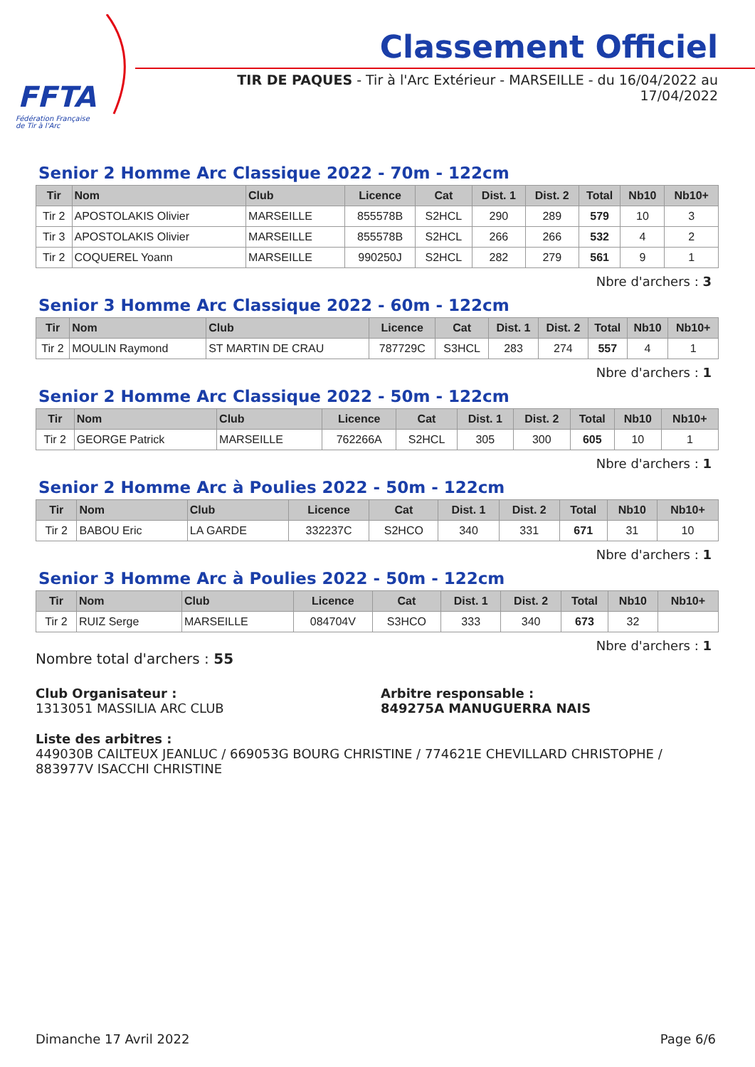FFTA
Fédération Française
de Tir à l'Arc
Classement Officiel
TIR DE PAQUES - Tir à l'Arc Extérieur - MARSEILLE - du 16/04/2022 au 17/04/2022
Senior 2 Homme Arc Classique 2022 - 70m - 122cm
| Tir | Nom | Club | Licence | Cat | Dist. 1 | Dist. 2 | Total | Nb10 | Nb10+ |
| --- | --- | --- | --- | --- | --- | --- | --- | --- | --- |
| Tir 2 | APOSTOLAKIS Olivier | MARSEILLE | 855578B | S2HCL | 290 | 289 | 579 | 10 | 3 |
| Tir 3 | APOSTOLAKIS Olivier | MARSEILLE | 855578B | S2HCL | 266 | 266 | 532 | 4 | 2 |
| Tir 2 | COQUEREL Yoann | MARSEILLE | 990250J | S2HCL | 282 | 279 | 561 | 9 | 1 |
Nbre d'archers : 3
Senior 3 Homme Arc Classique 2022 - 60m - 122cm
| Tir | Nom | Club | Licence | Cat | Dist. 1 | Dist. 2 | Total | Nb10 | Nb10+ |
| --- | --- | --- | --- | --- | --- | --- | --- | --- | --- |
| Tir 2 | MOULIN Raymond | ST MARTIN DE CRAU | 787729C | S3HCL | 283 | 274 | 557 | 4 | 1 |
Nbre d'archers : 1
Senior 2 Homme Arc Classique 2022 - 50m - 122cm
| Tir | Nom | Club | Licence | Cat | Dist. 1 | Dist. 2 | Total | Nb10 | Nb10+ |
| --- | --- | --- | --- | --- | --- | --- | --- | --- | --- |
| Tir 2 | GEORGE Patrick | MARSEILLE | 762266A | S2HCL | 305 | 300 | 605 | 10 | 1 |
Nbre d'archers : 1
Senior 2 Homme Arc à Poulies 2022 - 50m - 122cm
| Tir | Nom | Club | Licence | Cat | Dist. 1 | Dist. 2 | Total | Nb10 | Nb10+ |
| --- | --- | --- | --- | --- | --- | --- | --- | --- | --- |
| Tir 2 | BABOU Eric | LA GARDE | 332237C | S2HCO | 340 | 331 | 671 | 31 | 10 |
Nbre d'archers : 1
Senior 3 Homme Arc à Poulies 2022 - 50m - 122cm
| Tir | Nom | Club | Licence | Cat | Dist. 1 | Dist. 2 | Total | Nb10 | Nb10+ |
| --- | --- | --- | --- | --- | --- | --- | --- | --- | --- |
| Tir 2 | RUIZ Serge | MARSEILLE | 084704V | S3HCO | 333 | 340 | 673 | 32 | |
Nbre d'archers : 1
Nombre total d'archers : 55
Club Organisateur :
1313051 MASSILIA ARC CLUB
Arbitre responsable :
849275A MANUGUERRA NAIS
Liste des arbitres :
449030B CAILTEUX JEANLUC / 669053G BOURG CHRISTINE / 774621E CHEVILLARD CHRISTOPHE / 883977V ISACCHI CHRISTINE
Dimanche 17 Avril 2022 Page 6/6